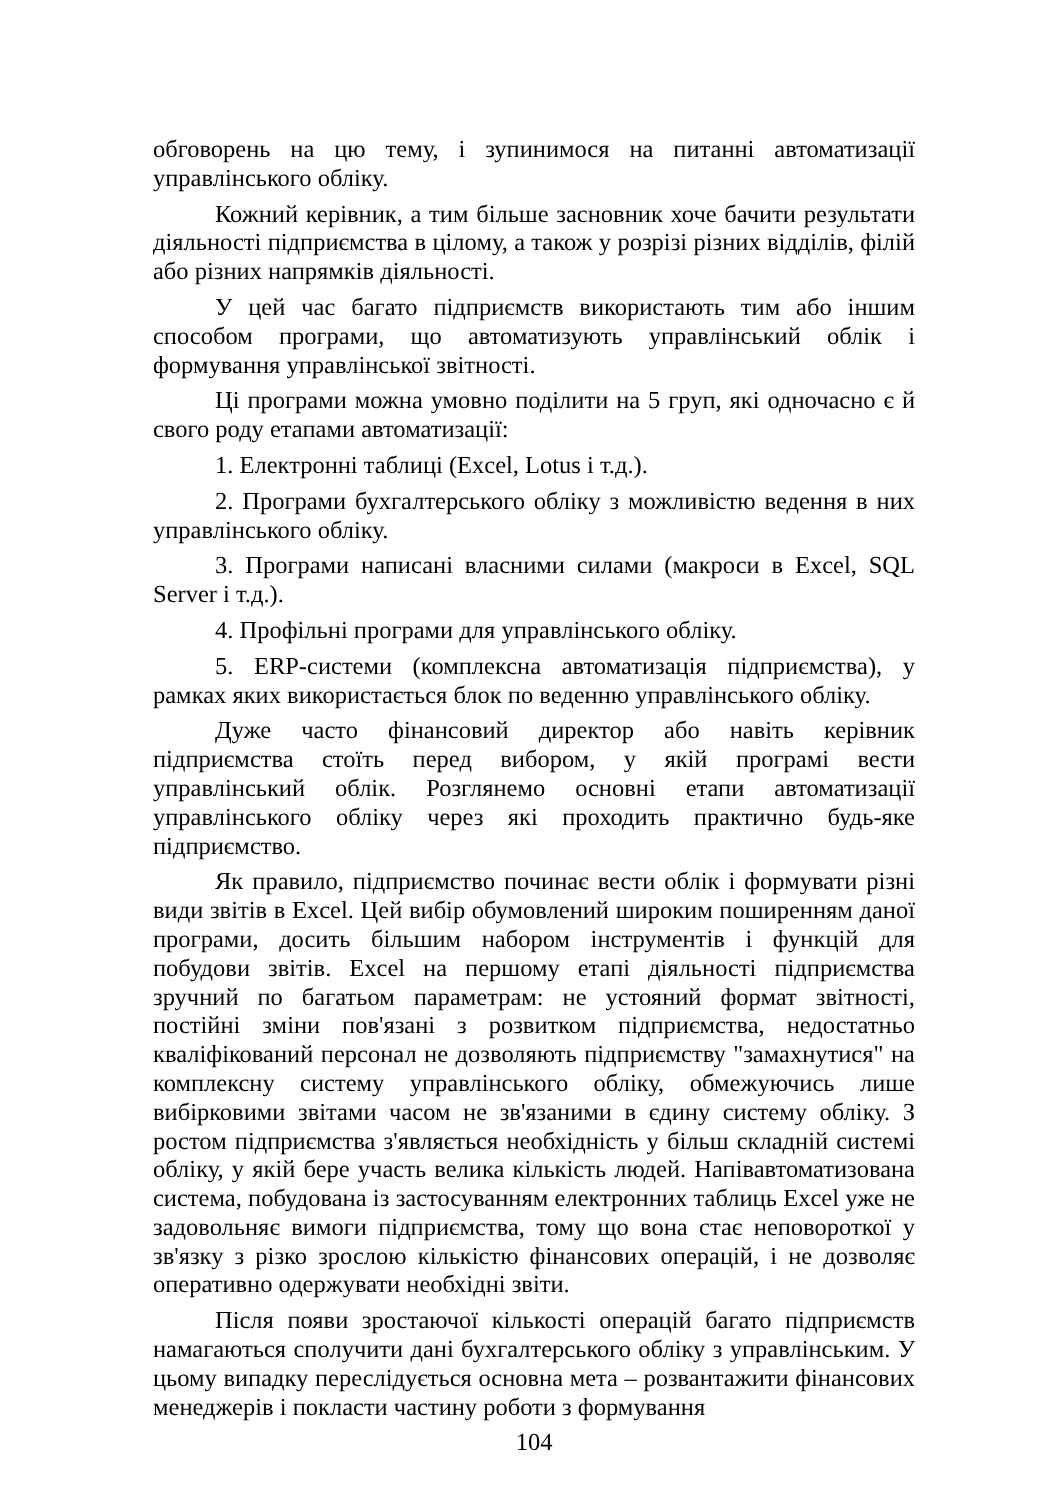обговорень на цю тему, і зупинимося на питанні автоматизації управлінського обліку.
Кожний керівник, а тим більше засновник хоче бачити результати діяльності підприємства в цілому, а також у розрізі різних відділів, філій або різних напрямків діяльності.
У цей час багато підприємств використають тим або іншим способом програми, що автоматизують управлінський облік і формування управлінської звітності.
Ці програми можна умовно поділити на 5 груп, які одночасно є й свого роду етапами автоматизації:
1. Електронні таблиці (Excel, Lotus і т.д.).
2. Програми бухгалтерського обліку з можливістю ведення в них управлінського обліку.
3. Програми написані власними силами (макроси в Excel, SQL Server і т.д.).
4. Профільні програми для управлінського обліку.
5. ERP-системи (комплексна автоматизація підприємства), у рамках яких використається блок по веденню управлінського обліку.
Дуже часто фінансовий директор або навіть керівник підприємства стоїть перед вибором, у якій програмі вести управлінський облік. Розглянемо основні етапи автоматизації управлінського обліку через які проходить практично будь-яке підприємство.
Як правило, підприємство починає вести облік і формувати різні види звітів в Excel. Цей вибір обумовлений широким поширенням даної програми, досить більшим набором інструментів і функцій для побудови звітів. Excel на першому етапі діяльності підприємства зручний по багатьом параметрам: не устояний формат звітності, постійні зміни пов'язані з розвитком підприємства, недостатньо кваліфікований персонал не дозволяють підприємству "замахнутися" на комплексну систему управлінського обліку, обмежуючись лише вибірковими звітами часом не зв'язаними в єдину систему обліку. З ростом підприємства з'являється необхідність у більш складній системі обліку, у якій бере участь велика кількість людей. Напівавтоматизована система, побудована із застосуванням електронних таблиць Excel уже не задовольняє вимоги підприємства, тому що вона стає неповороткої у зв'язку з різко зрослою кількістю фінансових операцій, і не дозволяє оперативно одержувати необхідні звіти.
Після появи зростаючої кількості операцій багато підприємств намагаються сполучити дані бухгалтерського обліку з управлінським. У цьому випадку переслідується основна мета – розвантажити фінансових менеджерів і покласти частину роботи з формування
104